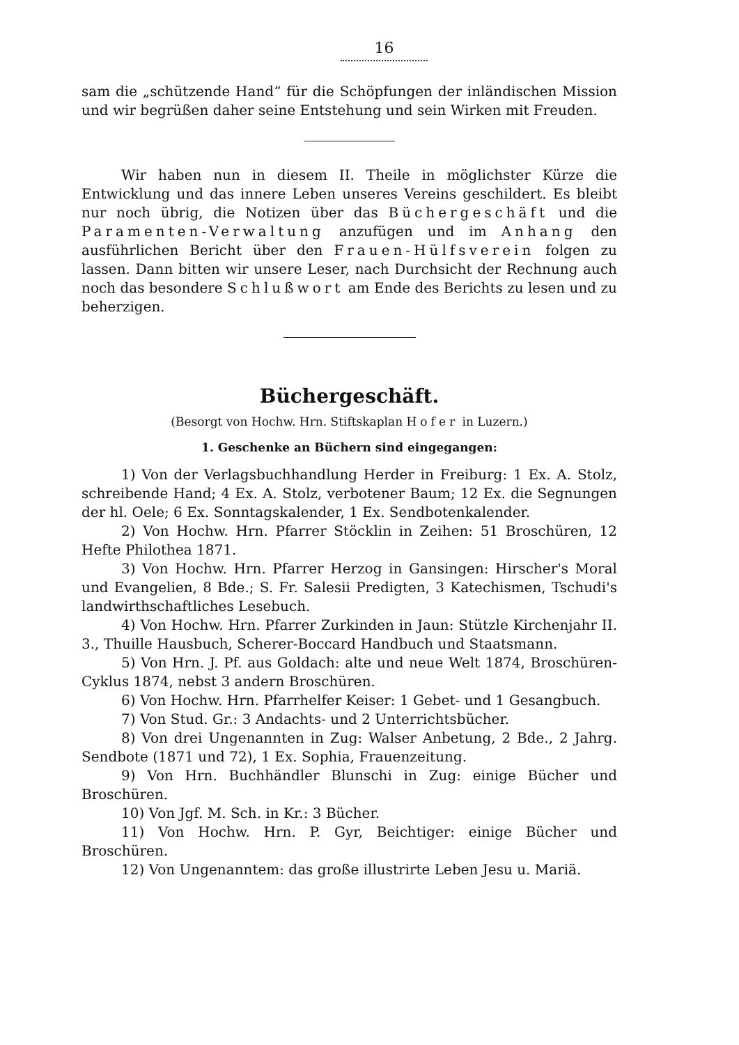16
sam die „schützende Hand“ für die Schöpfungen der inländischen Mission und wir begrüßen daher seine Entstehung und sein Wirken mit Freuden.
Wir haben nun in diesem II. Theile in möglichster Kürze die Entwicklung und das innere Leben unseres Vereins geschildert. Es bleibt nur noch übrig, die Notizen über das Büchergeschäft und die Paramenten-Verwaltung anzufügen und im Anhang den ausführlichen Bericht über den Frauen-Hülfsverein folgen zu lassen. Dann bitten wir unsere Leser, nach Durchsicht der Rechnung auch noch das besondere Schlußwort am Ende des Berichts zu lesen und zu beherzigen.
Büchergeschäft.
(Besorgt von Hochw. Hrn. Stiftskaplan Hofer in Luzern.)
1. Geschenke an Büchern sind eingegangen:
1) Von der Verlagsbuchhandlung Herder in Freiburg: 1 Ex. A. Stolz, schreibende Hand; 4 Ex. A. Stolz, verbotener Baum; 12 Ex. die Segnungen der hl. Oele; 6 Ex. Sonntagskalender, 1 Ex. Sendbotenkalender.
2) Von Hochw. Hrn. Pfarrer Stöcklin in Zeihen: 51 Broschüren, 12 Hefte Philothea 1871.
3) Von Hochw. Hrn. Pfarrer Herzog in Gansingen: Hirscher's Moral und Evangelien, 8 Bde.; S. Fr. Salesii Predigten, 3 Katechismen, Tschudi's landwirthschaftliches Lesebuch.
4) Von Hochw. Hrn. Pfarrer Zurkinden in Jaun: Stützle Kirchenjahr II. 3., Thuille Hausbuch, Scherer-Boccard Handbuch und Staatsmann.
5) Von Hrn. J. Pf. aus Goldach: alte und neue Welt 1874, Broschüren-Cyklus 1874, nebst 3 andern Broschüren.
6) Von Hochw. Hrn. Pfarrhelfer Keiser: 1 Gebet- und 1 Gesangbuch.
7) Von Stud. Gr.: 3 Andachts- und 2 Unterrichtsbücher.
8) Von drei Ungenannten in Zug: Walser Anbetung, 2 Bde., 2 Jahrg. Sendbote (1871 und 72), 1 Ex. Sophia, Frauenzeitung.
9) Von Hrn. Buchhändler Blunschi in Zug: einige Bücher und Broschüren.
10) Von Jgf. M. Sch. in Kr.: 3 Bücher.
11) Von Hochw. Hrn. P. Gyr, Beichtiger: einige Bücher und Broschüren.
12) Von Ungenanntem: das große illustrirte Leben Jesu u. Mariä.